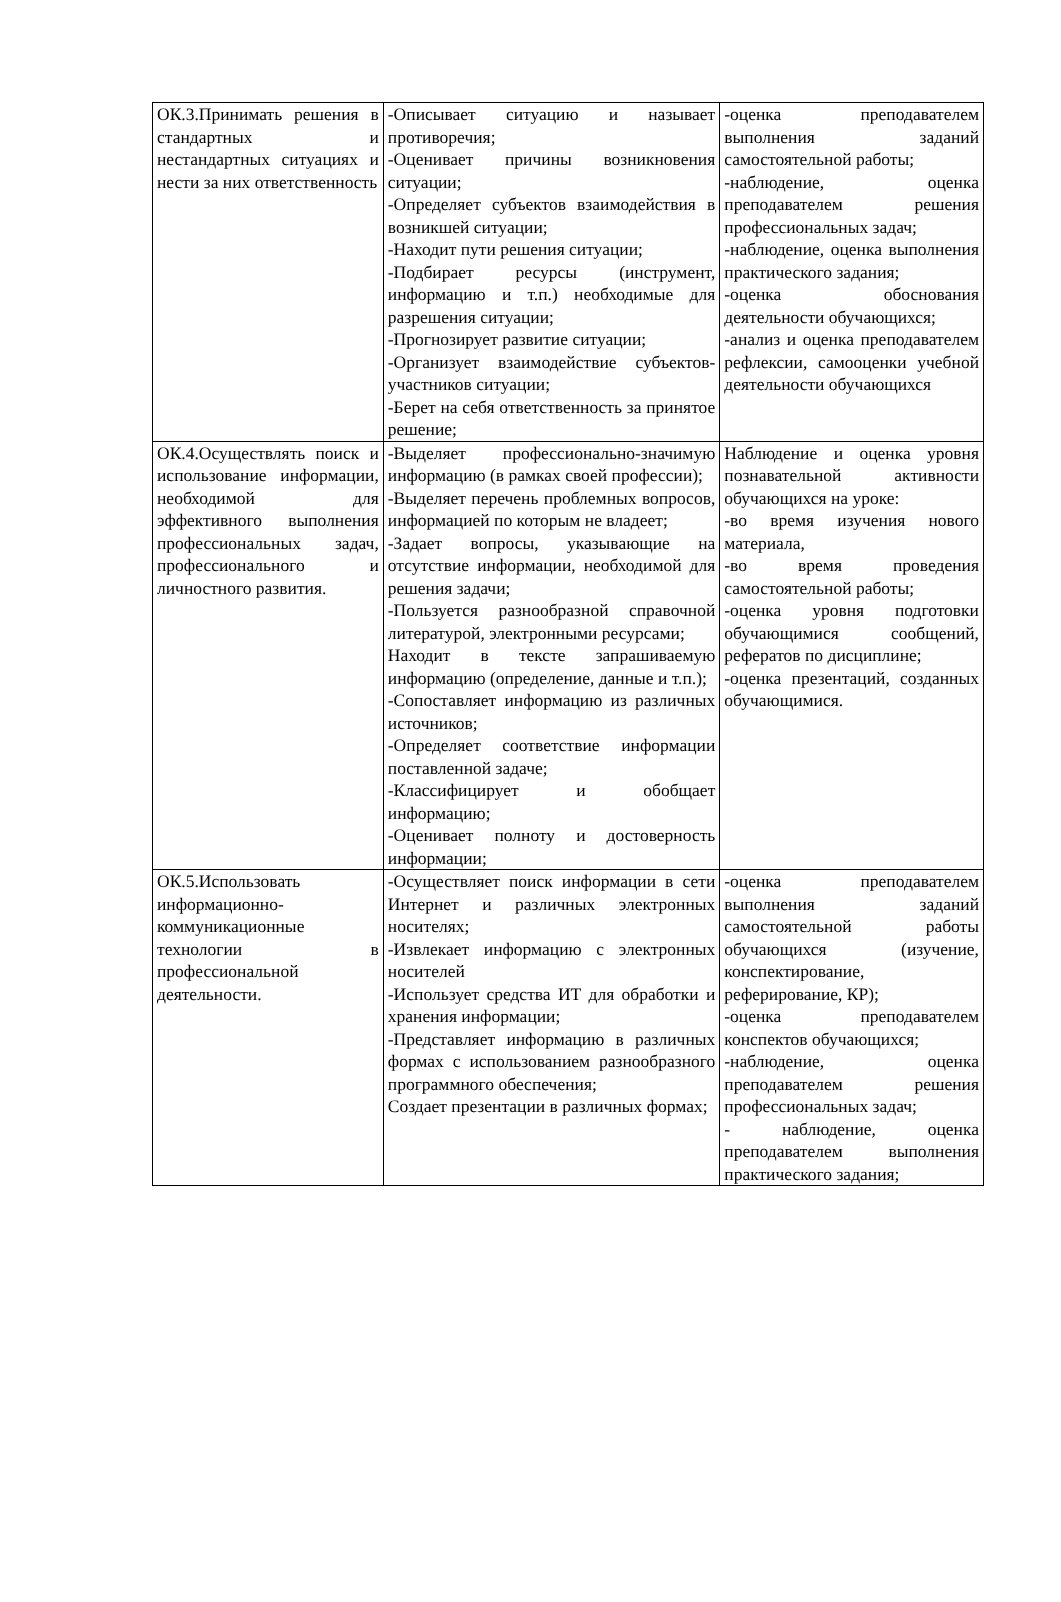| ОК.3.Принимать решения в стандартных и нестандартных ситуациях и нести за них ответственность | -Описывает ситуацию и называет противоречия; -Оценивает причины возникновения ситуации; -Определяет субъектов взаимодействия в возникшей ситуации; -Находит пути решения ситуации; -Подбирает ресурсы (инструмент, информацию и т.п.) необходимые для разрешения ситуации; -Прогнозирует развитие ситуации; -Организует взаимодействие субъектов-участников ситуации; -Берет на себя ответственность за принятое решение; | -оценка преподавателем выполнения заданий самостоятельной работы; -наблюдение, оценка преподавателем решения профессиональных задач; -наблюдение, оценка выполнения практического задания; -оценка обоснования деятельности обучающихся; -анализ и оценка преподавателем рефлексии, самооценки учебной деятельности обучающихся |
| ОК.4.Осуществлять поиск и использование информации, необходимой для эффективного выполнения профессиональных задач, профессионального и личностного развития. | -Выделяет профессионально-значимую информацию (в рамках своей профессии); -Выделяет перечень проблемных вопросов, информацией по которым не владеет; -Задает вопросы, указывающие на отсутствие информации, необходимой для решения задачи; -Пользуется разнообразной справочной литературой, электронными ресурсами; Находит в тексте запрашиваемую информацию (определение, данные и т.п.); -Сопоставляет информацию из различных источников; -Определяет соответствие информации поставленной задаче; -Классифицирует и обобщает информацию; -Оценивает полноту и достоверность информации; | Наблюдение и оценка уровня познавательной активности обучающихся на уроке: -во время изучения нового материала, -во время проведения самостоятельной работы; -оценка уровня подготовки обучающимися сообщений, рефератов по дисциплине; -оценка презентаций, созданных обучающимися. |
| ОК.5.Использовать информационно-коммуникационные технологии в профессиональной деятельности. | -Осуществляет поиск информации в сети Интернет и различных электронных носителях; -Извлекает информацию с электронных носителей -Использует средства ИТ для обработки и хранения информации; -Представляет информацию в различных формах с использованием разнообразного программного обеспечения; Создает презентации в различных формах; | -оценка преподавателем выполнения заданий самостоятельной работы обучающихся (изучение, конспектирование, реферирование, КР); -оценка преподавателем конспектов обучающихся; -наблюдение, оценка преподавателем решения профессиональных задач; - наблюдение, оценка преподавателем выполнения практического задания; |